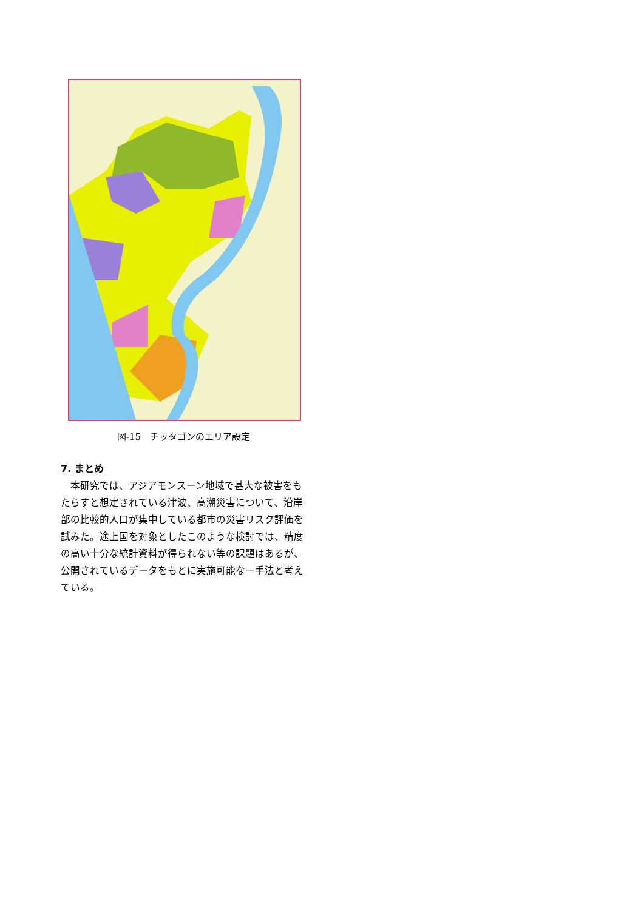図-15　チッタゴンのエリア設定
7. まとめ
　本研究では、アジアモンスーン地域で甚大な被害をもたらすと想定されている津波、高潮災害について、沿岸部の比較的人口が集中している都市の災害リスク評価を試みた。途上国を対象としたこのような検討では、精度の高い十分な統計資料が得られない等の課題はあるが、公開されているデータをもとに実施可能な一手法と考えている。